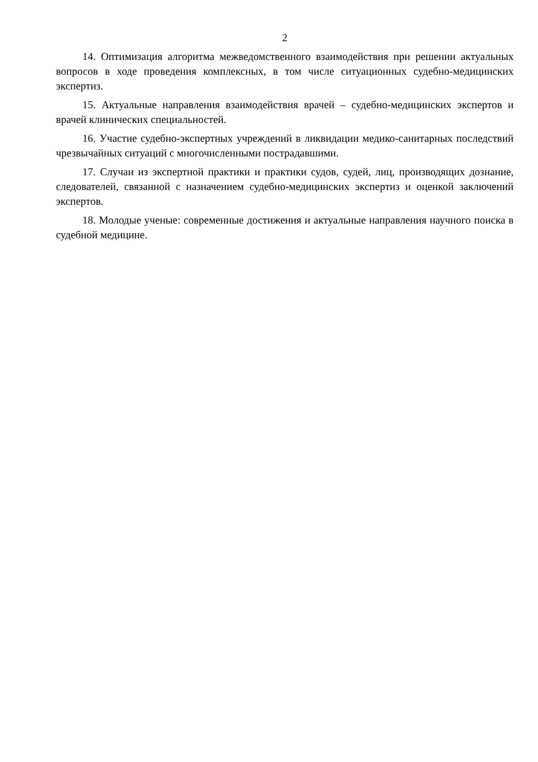2
14. Оптимизация алгоритма межведомственного взаимодействия при решении актуальных вопросов в ходе проведения комплексных, в том числе ситуационных судебно-медицинских экспертиз.
15. Актуальные направления взаимодействия врачей – судебно-медицинских экспертов и врачей клинических специальностей.
16. Участие судебно-экспертных учреждений в ликвидации медико-санитарных последствий чрезвычайных ситуаций с многочисленными пострадавшими.
17. Случаи из экспертной практики и практики судов, судей, лиц, производящих дознание, следователей, связанной с назначением судебно-медицинских экспертиз и оценкой заключений экспертов.
18. Молодые ученые: современные достижения и актуальные направления научного поиска в судебной медицине.